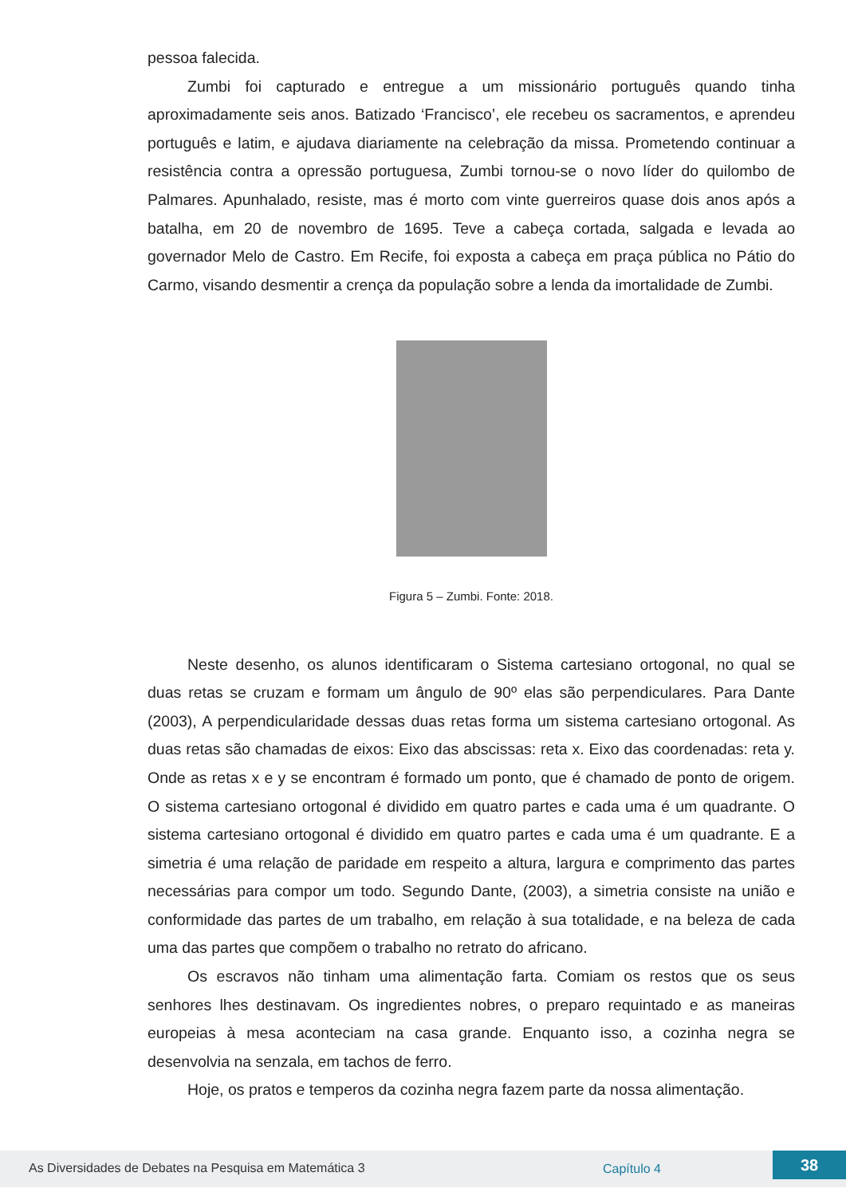pessoa falecida.
Zumbi foi capturado e entregue a um missionário português quando tinha aproximadamente seis anos. Batizado ‘Francisco’, ele recebeu os sacramentos, e aprendeu português e latim, e ajudava diariamente na celebração da missa. Prometendo continuar a resistência contra a opressão portuguesa, Zumbi tornou-se o novo líder do quilombo de Palmares. Apunhalado, resiste, mas é morto com vinte guerreiros quase dois anos após a batalha, em 20 de novembro de 1695. Teve a cabeça cortada, salgada e levada ao governador Melo de Castro. Em Recife, foi exposta a cabeça em praça pública no Pátio do Carmo, visando desmentir a crença da população sobre a lenda da imortalidade de Zumbi.
Figura 5 – Zumbi. Fonte: 2018.
Neste desenho, os alunos identificaram o Sistema cartesiano ortogonal, no qual se duas retas se cruzam e formam um ângulo de 90º elas são perpendiculares. Para Dante (2003), A perpendicularidade dessas duas retas forma um sistema cartesiano ortogonal. As duas retas são chamadas de eixos: Eixo das abscissas: reta x. Eixo das coordenadas: reta y. Onde as retas x e y se encontram é formado um ponto, que é chamado de ponto de origem. O sistema cartesiano ortogonal é dividido em quatro partes e cada uma é um quadrante. O sistema cartesiano ortogonal é dividido em quatro partes e cada uma é um quadrante. E a simetria é uma relação de paridade em respeito a altura, largura e comprimento das partes necessárias para compor um todo. Segundo Dante, (2003), a simetria consiste na união e conformidade das partes de um trabalho, em relação à sua totalidade, e na beleza de cada uma das partes que compõem o trabalho no retrato do africano.
Os escravos não tinham uma alimentação farta. Comiam os restos que os seus senhores lhes destinavam. Os ingredientes nobres, o preparo requintado e as maneiras europeias à mesa aconteciam na casa grande. Enquanto isso, a cozinha negra se desenvolvia na senzala, em tachos de ferro.
Hoje, os pratos e temperos da cozinha negra fazem parte da nossa alimentação.
As Diversidades de Debates na Pesquisa em Matemática 3 Capítulo 4 38